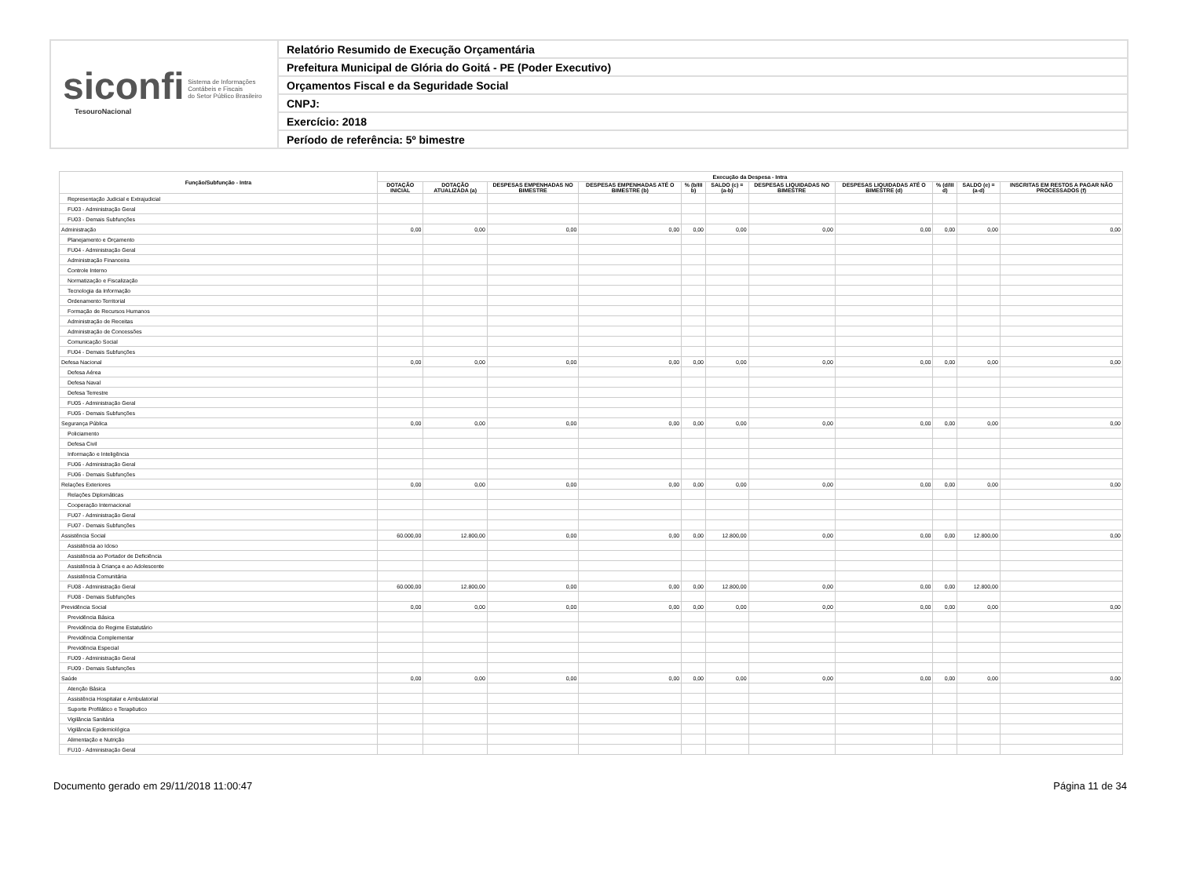siconfi Sistema de Informações
Contábeis e Fiscais
do Setor Público Brasileiro
TesouroNacional
Relatório Resumido de Execução Orçamentária
Prefeitura Municipal de Glória do Goitá - PE (Poder Executivo)
Orçamentos Fiscal e da Seguridade Social
CNPJ:
Exercício: 2018
Período de referência: 5º bimestre
| Função/Subfunção - Intra | Execução da Despesa - Intra | | | | | | | | | | |
| --- | --- | --- | --- | --- | --- | --- | --- | --- | --- | --- | --- |
| | DOTAÇÃO INICIAL | DOTAÇÃO ATUALIZADA (a) | DESPESAS EMPENHADAS NO BIMESTRE | DESPESAS EMPENHADAS ATÉ O BIMESTRE (b) | % (b/III b) | SALDO (c) = (a-b) | DESPESAS LIQUIDADAS NO BIMESTRE | DESPESAS LIQUIDADAS ATÉ O BIMESTRE (d) | % (d/III d) | SALDO (e) = (a-d) | INSCRITAS EM RESTOS A PAGAR NÃO PROCESSADOS (f) |
| Representação Judicial e Extrajudicial | | | | | | | | | | | |
| FU03 - Administração Geral | | | | | | | | | | | |
| FU03 - Demais Subfunções | | | | | | | | | | | |
| Administração | 0,00 | 0,00 | 0,00 | 0,00 | 0,00 | 0,00 | 0,00 | 0,00 | 0,00 | 0,00 | 0,00 |
| Planejamento e Orçamento | | | | | | | | | | | |
| FU04 - Administração Geral | | | | | | | | | | | |
| Administração Financeira | | | | | | | | | | | |
| Controle Interno | | | | | | | | | | | |
| Normatização e Fiscalização | | | | | | | | | | | |
| Tecnologia da Informação | | | | | | | | | | | |
| Ordenamento Territorial | | | | | | | | | | | |
| Formação de Recursos Humanos | | | | | | | | | | | |
| Administração de Receitas | | | | | | | | | | | |
| Administração de Concessões | | | | | | | | | | | |
| Comunicação Social | | | | | | | | | | | |
| FU04 - Demais Subfunções | | | | | | | | | | | |
| Defesa Nacional | 0,00 | 0,00 | 0,00 | 0,00 | 0,00 | 0,00 | 0,00 | 0,00 | 0,00 | 0,00 | 0,00 |
| Defesa Aérea | | | | | | | | | | | |
| Defesa Naval | | | | | | | | | | | |
| Defesa Terrestre | | | | | | | | | | | |
| FU05 - Administração Geral | | | | | | | | | | | |
| FU05 - Demais Subfunções | | | | | | | | | | | |
| Segurança Pública | 0,00 | 0,00 | 0,00 | 0,00 | 0,00 | 0,00 | 0,00 | 0,00 | 0,00 | 0,00 | 0,00 |
| Policiamento | | | | | | | | | | | |
| Defesa Civil | | | | | | | | | | | |
| Informação e Inteligência | | | | | | | | | | | |
| FU06 - Administração Geral | | | | | | | | | | | |
| FU06 - Demais Subfunções | | | | | | | | | | | |
| Relações Exteriores | 0,00 | 0,00 | 0,00 | 0,00 | 0,00 | 0,00 | 0,00 | 0,00 | 0,00 | 0,00 | 0,00 |
| Relações Diplomáticas | | | | | | | | | | | |
| Cooperação Internacional | | | | | | | | | | | |
| FU07 - Administração Geral | | | | | | | | | | | |
| FU07 - Demais Subfunções | | | | | | | | | | | |
| Assistência Social | 60.000,00 | 12.800,00 | 0,00 | 0,00 | 0,00 | 12.800,00 | 0,00 | 0,00 | 0,00 | 12.800,00 | 0,00 |
| Assistência ao Idoso | | | | | | | | | | | |
| Assistência ao Portador de Deficiência | | | | | | | | | | | |
| Assistência à Criança e ao Adolescente | | | | | | | | | | | |
| Assistência Comunitária | | | | | | | | | | | |
| FU08 - Administração Geral | 60.000,00 | 12.800,00 | 0,00 | 0,00 | 0,00 | 12.800,00 | 0,00 | 0,00 | 0,00 | 12.800,00 | |
| FU08 - Demais Subfunções | | | | | | | | | | | |
| Previdência Social | 0,00 | 0,00 | 0,00 | 0,00 | 0,00 | 0,00 | 0,00 | 0,00 | 0,00 | 0,00 | 0,00 |
| Previdência Básica | | | | | | | | | | | |
| Previdência do Regime Estatutário | | | | | | | | | | | |
| Previdência Complementar | | | | | | | | | | | |
| Previdência Especial | | | | | | | | | | | |
| FU09 - Administração Geral | | | | | | | | | | | |
| FU09 - Demais Subfunções | | | | | | | | | | | |
| Saúde | 0,00 | 0,00 | 0,00 | 0,00 | 0,00 | 0,00 | 0,00 | 0,00 | 0,00 | 0,00 | 0,00 |
| Atenção Básica | | | | | | | | | | | |
| Assistência Hospitalar e Ambulatorial | | | | | | | | | | | |
| Suporte Profilático e Terapêutico | | | | | | | | | | | |
| Vigilância Sanitária | | | | | | | | | | | |
| Vigilância Epidemiológica | | | | | | | | | | | |
| Alimentação e Nutrição | | | | | | | | | | | |
| FU10 - Administração Geral | | | | | | | | | | | |
Documento gerado em 29/11/2018 11:00:47 Página 11 de 34